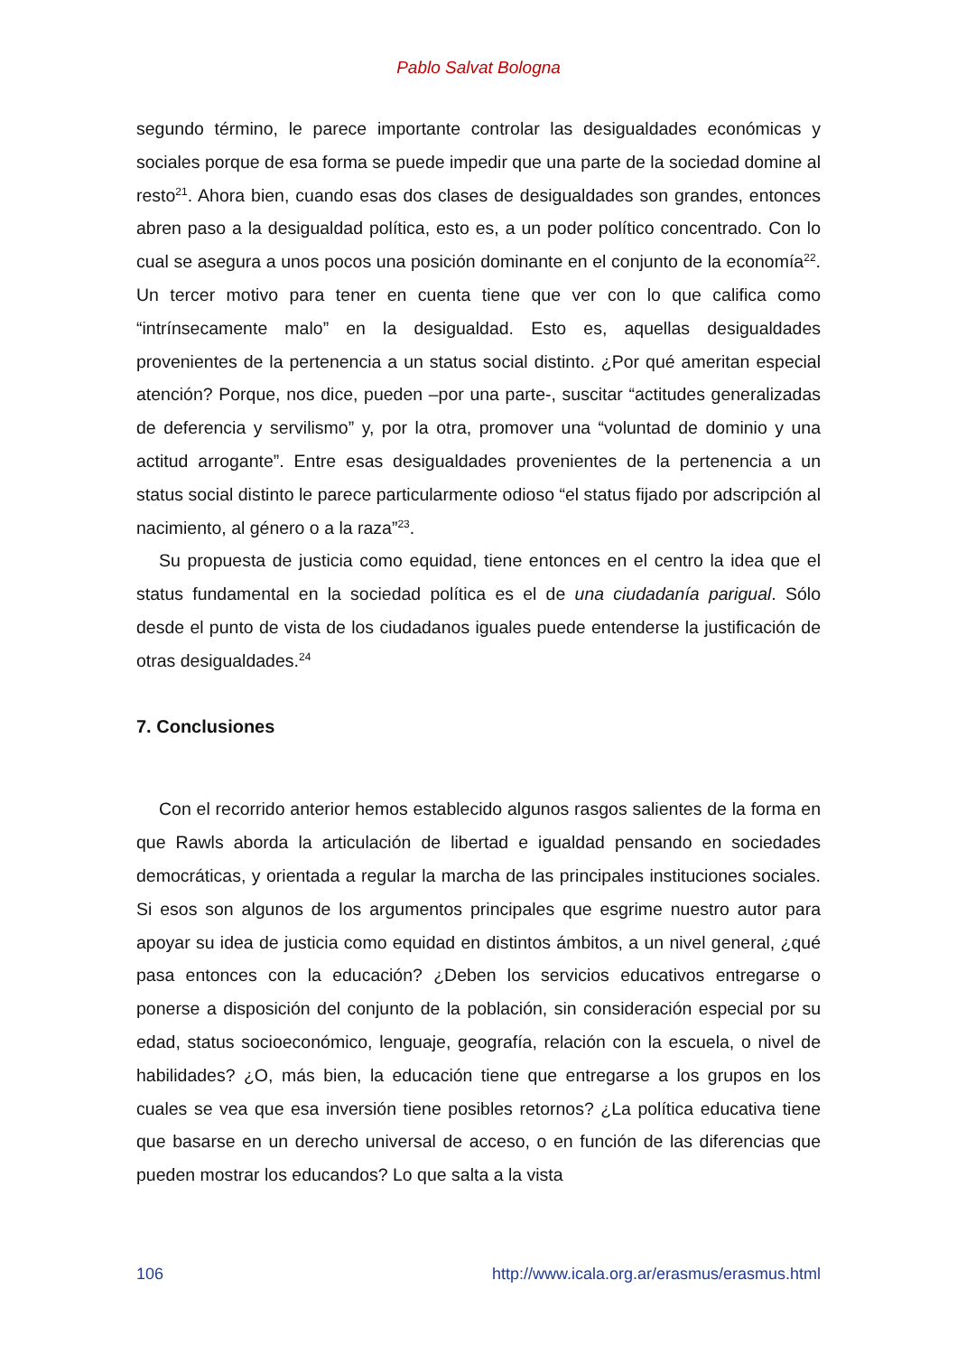Pablo Salvat Bologna
segundo término, le parece importante controlar las desigualdades económicas y sociales porque de esa forma se puede impedir que una parte de la sociedad domine al resto<sup>21</sup>. Ahora bien, cuando esas dos clases de desigualdades son grandes, entonces abren paso a la desigualdad política, esto es, a un poder político concentrado. Con lo cual se asegura a unos pocos una posición dominante en el conjunto de la economía<sup>22</sup>. Un tercer motivo para tener en cuenta tiene que ver con lo que califica como “intrínsecamente malo” en la desigualdad. Esto es, aquellas desigualdades provenientes de la pertenencia a un status social distinto. ¿Por qué ameritan especial atención? Porque, nos dice, pueden –por una parte-, suscitar “actitudes generalizadas de deferencia y servilismo” y, por la otra, promover una “voluntad de dominio y una actitud arrogante”. Entre esas desigualdades provenientes de la pertenencia a un status social distinto le parece particularmente odioso “el status fijado por adscripción al nacimiento, al género o a la raza”<sup>23</sup>.
Su propuesta de justicia como equidad, tiene entonces en el centro la idea que el status fundamental en la sociedad política es el de una ciudadanía parigual. Sólo desde el punto de vista de los ciudadanos iguales puede entenderse la justificación de otras desigualdades.<sup>24</sup>
7. Conclusiones
Con el recorrido anterior hemos establecido algunos rasgos salientes de la forma en que Rawls aborda la articulación de libertad e igualdad pensando en sociedades democráticas, y orientada a regular la marcha de las principales instituciones sociales. Si esos son algunos de los argumentos principales que esgrime nuestro autor para apoyar su idea de justicia como equidad en distintos ámbitos, a un nivel general, ¿qué pasa entonces con la educación? ¿Deben los servicios educativos entregarse o ponerse a disposición del conjunto de la población, sin consideración especial por su edad, status socioeconómico, lenguaje, geografía, relación con la escuela, o nivel de habilidades? ¿O, más bien, la educación tiene que entregarse a los grupos en los cuales se vea que esa inversión tiene posibles retornos? ¿La política educativa tiene que basarse en un derecho universal de acceso, o en función de las diferencias que pueden mostrar los educandos? Lo que salta a la vista
106 http://www.icala.org.ar/erasmus/erasmus.html